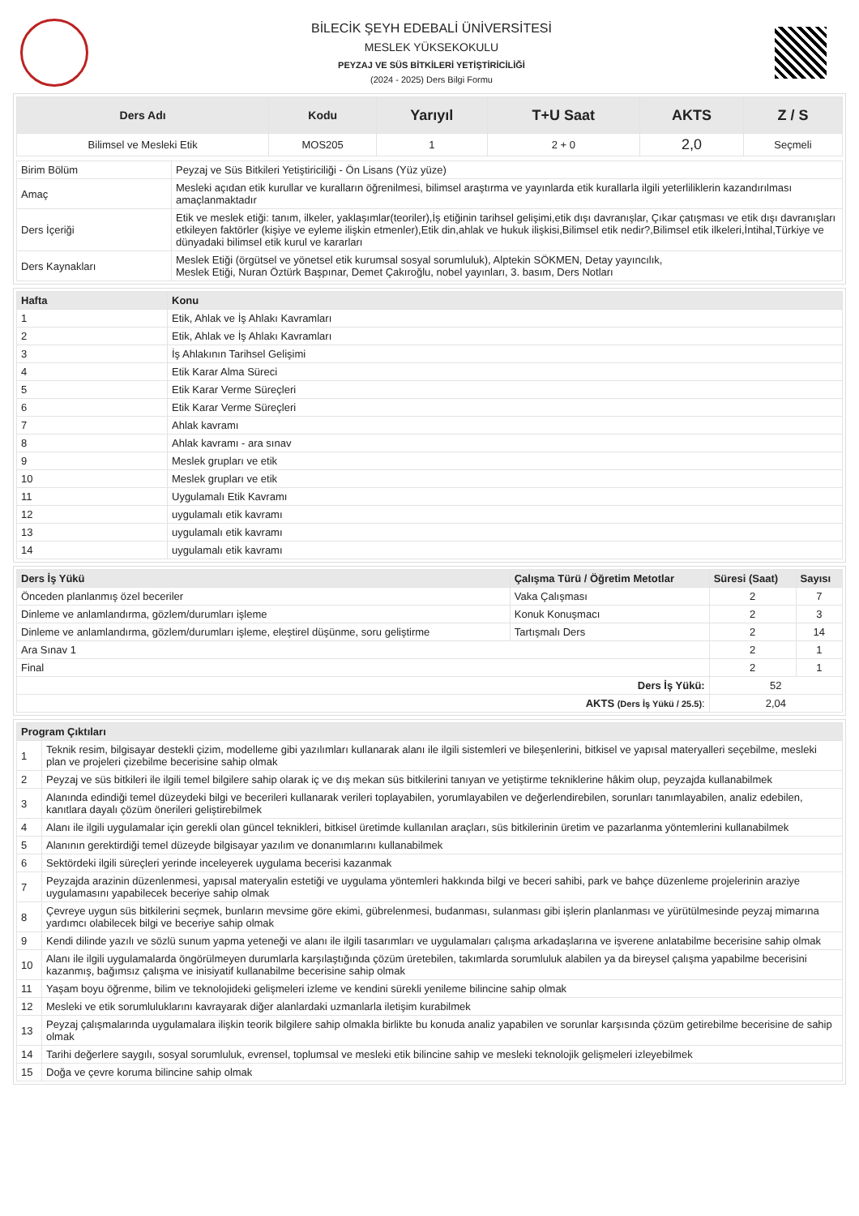BİLECİK ŞEYH EDEBALİ ÜNİVERSİTESİ
MESLEK YÜKSEKOKULU
PEYZAJ VE SÜS BİTKİLERİ YETİŞTİRİCİLİĞİ
(2024 - 2025) Ders Bilgi Formu
| Ders Adı | Kodu | Yarıyıl | T+U Saat | AKTS | Z / S |
| --- | --- | --- | --- | --- | --- |
| Bilimsel ve Mesleki Etik | MOS205 | 1 | 2 + 0 | 2,0 | Seçmeli |
| Birim Bölüm | Peyzaj ve Süs Bitkileri Yetiştiriciliği - Ön Lisans (Yüz yüze) |
| Amaç | Mesleki açıdan etik kurullar ve kuralların öğrenilmesi, bilimsel araştırma ve yayınlarda etik kurallarla ilgili yeterliliklerin kazandırılması amaçlanmaktadır |
| Ders İçeriği | Etik ve meslek etiği: tanım, ilkeler, yaklaşımlar(teoriler),İş etiğinin tarihsel gelişimi,etik dışı davranışlar, Çıkar çatışması ve etik dışı davranışları etkileyen faktörler (kişiye ve eyleme ilişkin etmenler),Etik din,ahlak ve hukuk ilişkisi,Bilimsel etik nedir?,Bilimsel etik ilkeleri,İntihal,Türkiye ve dünyadaki bilimsel etik kurul ve kararları |
| Ders Kaynakları | Meslek Etiği (örgütsel ve yönetsel etik kurumsal sosyal sorumluluk), Alptekin SÖKMEN, Detay yayıncılık, Meslek Etiği, Nuran Öztürk Başpınar, Demet Çakıroğlu, nobel yayınları, 3. basım, Ders Notları |
| Hafta | Konu |
| --- | --- |
| 1 | Etik, Ahlak ve İş Ahlakı Kavramları |
| 2 | Etik, Ahlak ve İş Ahlakı Kavramları |
| 3 | İş Ahlakının Tarihsel Gelişimi |
| 4 | Etik Karar Alma Süreci |
| 5 | Etik Karar Verme Süreçleri |
| 6 | Etik Karar Verme Süreçleri |
| 7 | Ahlak kavramı |
| 8 | Ahlak kavramı - ara sınav |
| 9 | Meslek grupları ve etik |
| 10 | Meslek grupları ve etik |
| 11 | Uygulamalı Etik Kavramı |
| 12 | uygulamalı etik kavramı |
| 13 | uygulamalı etik kavramı |
| 14 | uygulamalı etik kavramı |
| Ders İş Yükü | Çalışma Türü / Öğretim Metotlar | Süresi (Saat) | Sayısı |
| --- | --- | --- | --- |
| Önceden planlanmış özel beceriler | Vaka Çalışması | 2 | 7 |
| Dinleme ve anlamlandırma, gözlem/durumları işleme | Konuk Konuşmacı | 2 | 3 |
| Dinleme ve anlamlandırma, gözlem/durumları işleme, eleştirel düşünme, soru geliştirme | Tartışmalı Ders | 2 | 14 |
| Ara Sınav 1 | | 2 | 1 |
| Final | | 2 | 1 |
| Ders İş Yükü: | | 52 | |
| AKTS (Ders İş Yükü / 25.5) : | | 2,04 | |
| Program Çıktıları | |
| --- | --- |
| 1 | Teknik resim, bilgisayar destekli çizim, modelleme gibi yazılımları kullanarak alanı ile ilgili sistemleri ve bileşenlerini, bitkisel ve yapısal materyalleri seçebilme, mesleki plan ve projeleri çizebilme becerisine sahip olmak |
| 2 | Peyzaj ve süs bitkileri ile ilgili temel bilgilere sahip olarak iç ve dış mekan süs bitkilerini tanıyan ve yetiştirme tekniklerine hâkim olup, peyzajda kullanabilmek |
| 3 | Alanında edindiği temel düzeydeki bilgi ve becerileri kullanarak verileri toplayabilen, yorumlayabilen ve değerlendirebilen, sorunları tanımlayabilen, analiz edebilen, kanıtlara dayalı çözüm önerileri geliştirebilmek |
| 4 | Alanı ile ilgili uygulamalar için gerekli olan güncel teknikleri, bitkisel üretimde kullanılan araçları, süs bitkilerinin üretim ve pazarlanma yöntemlerini kullanabilmek |
| 5 | Alanının gerektirdiği temel düzeyde bilgisayar yazılım ve donanımlarını kullanabilmek |
| 6 | Sektördeki ilgili süreçleri yerinde inceleyerek uygulama becerisi kazanmak |
| 7 | Peyzajda arazinin düzenlenmesi, yapısal materyalin estetiği ve uygulama yöntemleri hakkında bilgi ve beceri sahibi, park ve bahçe düzenleme projelerinin araziye uygulamasını yapabilecek beceriye sahip olmak |
| 8 | Çevreye uygun süs bitkilerini seçmek, bunların mevsime göre ekimi, gübrelenmesi, budanması, sulanması gibi işlerin planlanması ve yürütülmesinde peyzaj mimarına yardımcı olabilecek bilgi ve beceriye sahip olmak |
| 9 | Kendi dilinde yazılı ve sözlü sunum yapma yeteneği ve alanı ile ilgili tasarımları ve uygulamaları çalışma arkadaşlarına ve işverene anlatabilme becerisine sahip olmak |
| 10 | Alanı ile ilgili uygulamalarda öngörülmeyen durumlarla karşılaştığında çözüm üretebilen, takımlarda sorumluluk alabilen ya da bireysel çalışma yapabilme becerisini kazanmış, bağımsız çalışma ve inisiyatif kullanabilme becerisine sahip olmak |
| 11 | Yaşam boyu öğrenme, bilim ve teknolojideki gelişmeleri izleme ve kendini sürekli yenileme bilincine sahip olmak |
| 12 | Mesleki ve etik sorumluluklarını kavrayarak diğer alanlardaki uzmanlarla iletişim kurabilmek |
| 13 | Peyzaj çalışmalarında uygulamalara ilişkin teorik bilgilere sahip olmakla birlikte bu konuda analiz yapabilen ve sorunlar karşısında çözüm getirebilme becerisine de sahip olmak |
| 14 | Tarihi değerlere saygılı, sosyal sorumluluk, evrensel, toplumsal ve mesleki etik bilincine sahip ve mesleki teknolojik gelişmeleri izleyebilmek |
| 15 | Doğa ve çevre koruma bilincine sahip olmak |